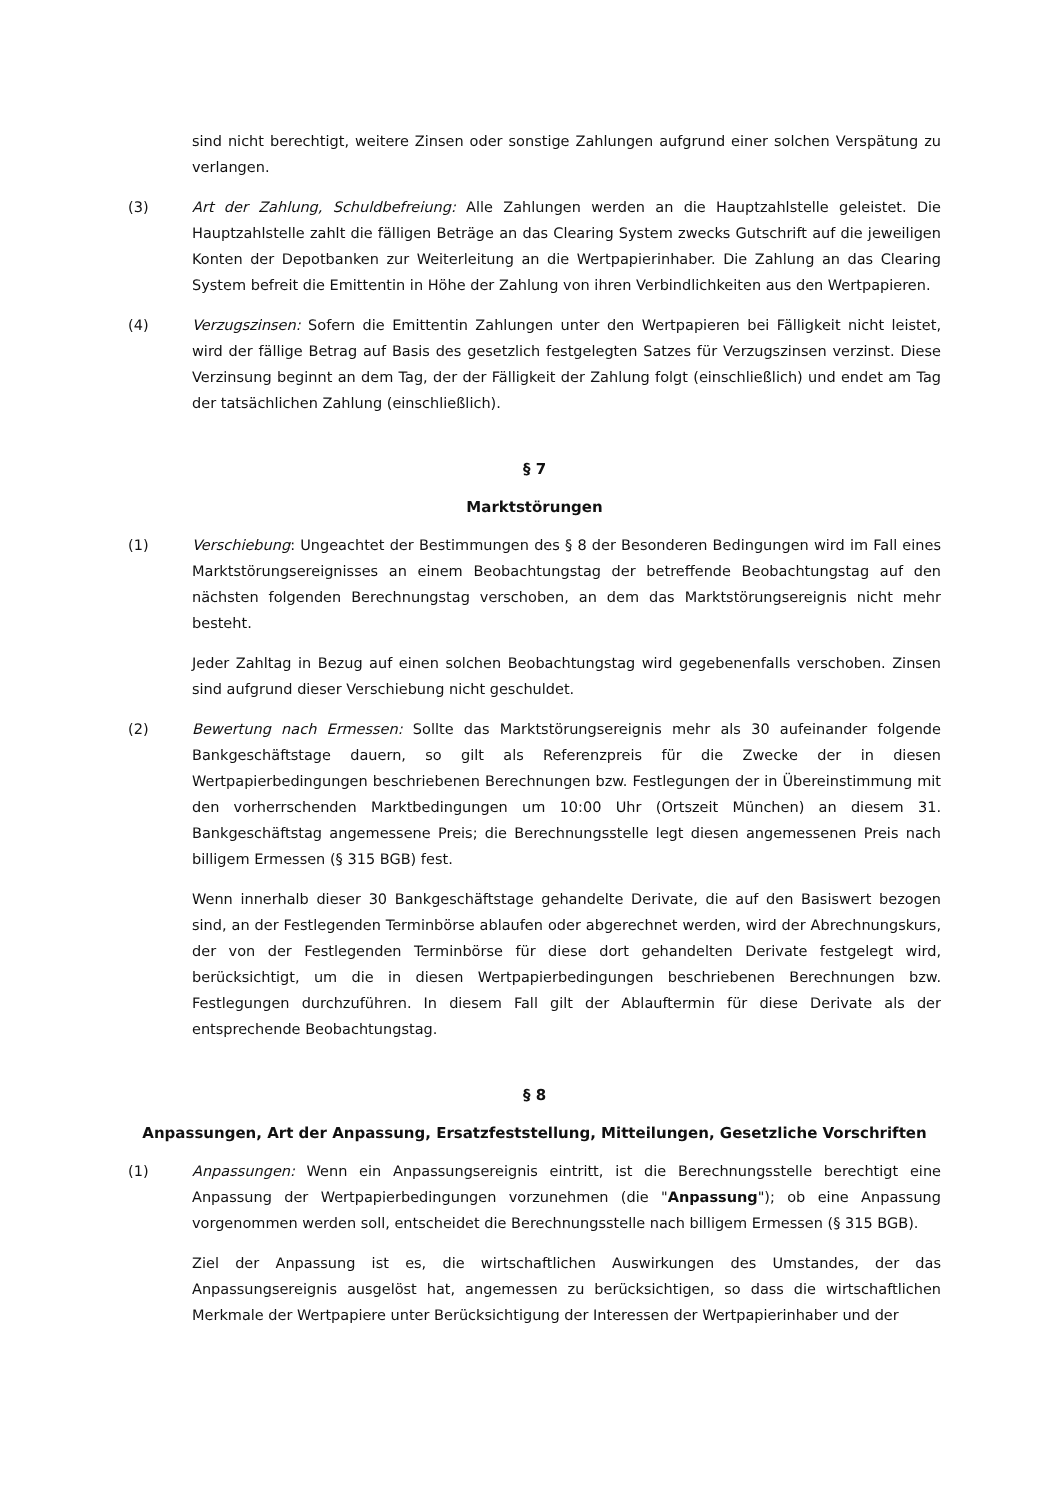sind nicht berechtigt, weitere Zinsen oder sonstige Zahlungen aufgrund einer solchen Verspätung zu verlangen.
(3) Art der Zahlung, Schuldbefreiung: Alle Zahlungen werden an die Hauptzahlstelle geleistet. Die Hauptzahlstelle zahlt die fälligen Beträge an das Clearing System zwecks Gutschrift auf die jeweiligen Konten der Depotbanken zur Weiterleitung an die Wertpapierinhaber. Die Zahlung an das Clearing System befreit die Emittentin in Höhe der Zahlung von ihren Verbindlichkeiten aus den Wertpapieren.
(4) Verzugszinsen: Sofern die Emittentin Zahlungen unter den Wertpapieren bei Fälligkeit nicht leistet, wird der fällige Betrag auf Basis des gesetzlich festgelegten Satzes für Verzugszinsen verzinst. Diese Verzinsung beginnt an dem Tag, der der Fälligkeit der Zahlung folgt (einschließlich) und endet am Tag der tatsächlichen Zahlung (einschließlich).
§ 7
Marktstörungen
(1) Verschiebung: Ungeachtet der Bestimmungen des § 8 der Besonderen Bedingungen wird im Fall eines Marktstörungsereignisses an einem Beobachtungstag der betreffende Beobachtungstag auf den nächsten folgenden Berechnungstag verschoben, an dem das Marktstörungsereignis nicht mehr besteht.
Jeder Zahltag in Bezug auf einen solchen Beobachtungstag wird gegebenenfalls verschoben. Zinsen sind aufgrund dieser Verschiebung nicht geschuldet.
(2) Bewertung nach Ermessen: Sollte das Marktstörungsereignis mehr als 30 aufeinander folgende Bankgeschäftstage dauern, so gilt als Referenzpreis für die Zwecke der in diesen Wertpapierbedingungen beschriebenen Berechnungen bzw. Festlegungen der in Übereinstimmung mit den vorherrschenden Marktbedingungen um 10:00 Uhr (Ortszeit München) an diesem 31. Bankgeschäftstag angemessene Preis; die Berechnungsstelle legt diesen angemessenen Preis nach billigem Ermessen (§ 315 BGB) fest.
Wenn innerhalb dieser 30 Bankgeschäftstage gehandelte Derivate, die auf den Basiswert bezogen sind, an der Festlegenden Terminbörse ablaufen oder abgerechnet werden, wird der Abrechnungskurs, der von der Festlegenden Terminbörse für diese dort gehandelten Derivate festgelegt wird, berücksichtigt, um die in diesen Wertpapierbedingungen beschriebenen Berechnungen bzw. Festlegungen durchzuführen. In diesem Fall gilt der Ablauftermin für diese Derivate als der entsprechende Beobachtungstag.
§ 8
Anpassungen, Art der Anpassung, Ersatzfeststellung, Mitteilungen, Gesetzliche Vorschriften
(1) Anpassungen: Wenn ein Anpassungsereignis eintritt, ist die Berechnungsstelle berechtigt eine Anpassung der Wertpapierbedingungen vorzunehmen (die "Anpassung"); ob eine Anpassung vorgenommen werden soll, entscheidet die Berechnungsstelle nach billigem Ermessen (§ 315 BGB).
Ziel der Anpassung ist es, die wirtschaftlichen Auswirkungen des Umstandes, der das Anpassungsereignis ausgelöst hat, angemessen zu berücksichtigen, so dass die wirtschaftlichen Merkmale der Wertpapiere unter Berücksichtigung der Interessen der Wertpapierinhaber und der